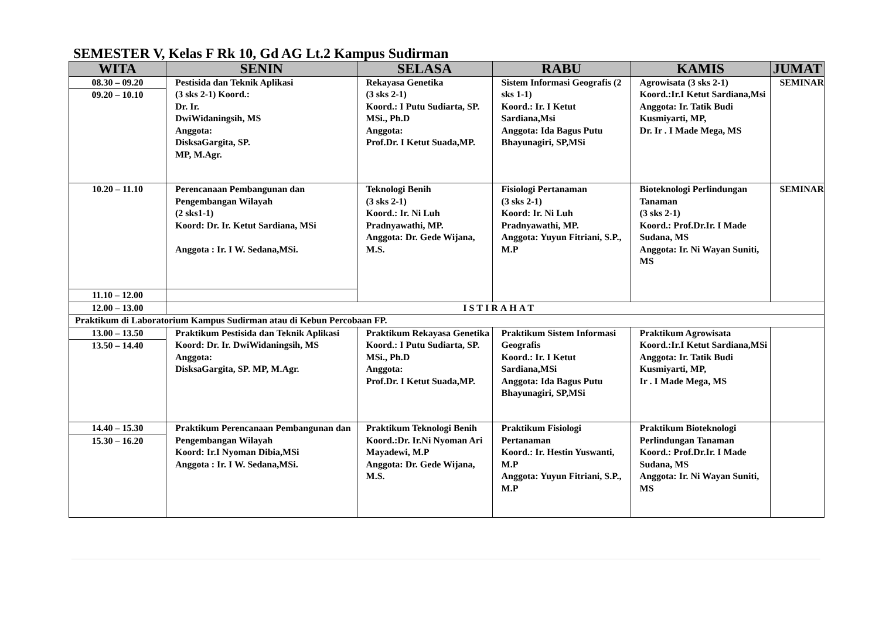SEMESTER V, Kelas F Rk 10, Gd AG Lt.2 Kampus Sudirman
| WITA | SENIN | SELASA | RABU | KAMIS | JUMAT |
| --- | --- | --- | --- | --- | --- |
| 08.30 – 09.20 | Pestisida dan Teknik Aplikasi (3 sks 2-1) Koord.: Dr. Ir. DwiWidaningsih, MS Anggota: DisksaGargita, SP. MP, M.Agr. | Rekayasa Genetika (3 sks 2-1) Koord.: I Putu Sudiarta, SP. MSi., Ph.D Anggota: Prof.Dr. I Ketut Suada,MP. | Sistem Informasi Geografis (2 sks 1-1) Koord.: Ir. I Ketut Sardiana,Msi Anggota: Ida Bagus Putu Bhayunagiri, SP,MSi | Agrowisata (3 sks 2-1) Koord.:Ir.I Ketut Sardiana,Msi Anggota: Ir. Tatik Budi Kusmiyarti, MP, Dr. Ir . I Made Mega, MS | SEMINAR |
| 09.20 – 10.10 | | | | | |
| 10.20 – 11.10 | Perencanaan Pembangunan dan Pengembangan Wilayah (2 sks1-1) Koord: Dr. Ir. Ketut Sardiana, MSi Anggota : Ir. I W. Sedana,MSi. | Teknologi Benih (3 sks 2-1) Koord.: Ir. Ni Luh Pradnyawathi, MP. Anggota: Dr. Gede Wijana, M.S. | Fisiologi Pertanaman (3 sks 2-1) Koord: Ir. Ni Luh Pradnyawathi, MP. Anggota: Yuyun Fitriani, S.P., M.P | Bioteknologi Perlindungan Tanaman (3 sks 2-1) Koord.: Prof.Dr.Ir. I Made Sudana, MS Anggota: Ir. Ni Wayan Suniti, MS | SEMINAR |
| 11.10 – 12.00 | | | | | |
| 12.00 – 13.00 | ISTIRAHAT | | | | |
| Praktikum di Laboratorium Kampus Sudirman atau di Kebun Percobaan FP. | | | | | |
| 13.00 – 13.50 | Praktikum Pestisida dan Teknik Aplikasi Koord: Dr. Ir. DwiWidaningsih, MS Anggota: DisksaGargita, SP. MP, M.Agr. | Praktikum Rekayasa Genetika Koord.: I Putu Sudiarta, SP. MSi., Ph.D Anggota: Prof.Dr. I Ketut Suada,MP. | Praktikum Sistem Informasi Geografis Koord.: Ir. I Ketut Sardiana,MSi Anggota: Ida Bagus Putu Bhayunagiri, SP,MSi | Praktikum Agrowisata Koord.:Ir.I Ketut Sardiana,MSi Anggota: Ir. Tatik Budi Kusmiyarti, MP, Ir . I Made Mega, MS | |
| 13.50 – 14.40 | | | | | |
| 14.40 – 15.30 | Praktikum Perencanaan Pembangunan dan Pengembangan Wilayah Koord: Ir.I Nyoman Dibia,MSi Anggota : Ir. I W. Sedana,MSi. | Praktikum Teknologi Benih Koord.:Dr. Ir.Ni Nyoman Ari Mayadewi, M.P Anggota: Dr. Gede Wijana, M.S. | Praktikum Fisiologi Pertanaman Koord.: Ir. Hestin Yuswanti, M.P Anggota: Yuyun Fitriani, S.P., M.P | Praktikum Bioteknologi Perlindungan Tanaman Koord.: Prof.Dr.Ir. I Made Sudana, MS Anggota: Ir. Ni Wayan Suniti, MS | |
| 15.30 – 16.20 | | | | | |